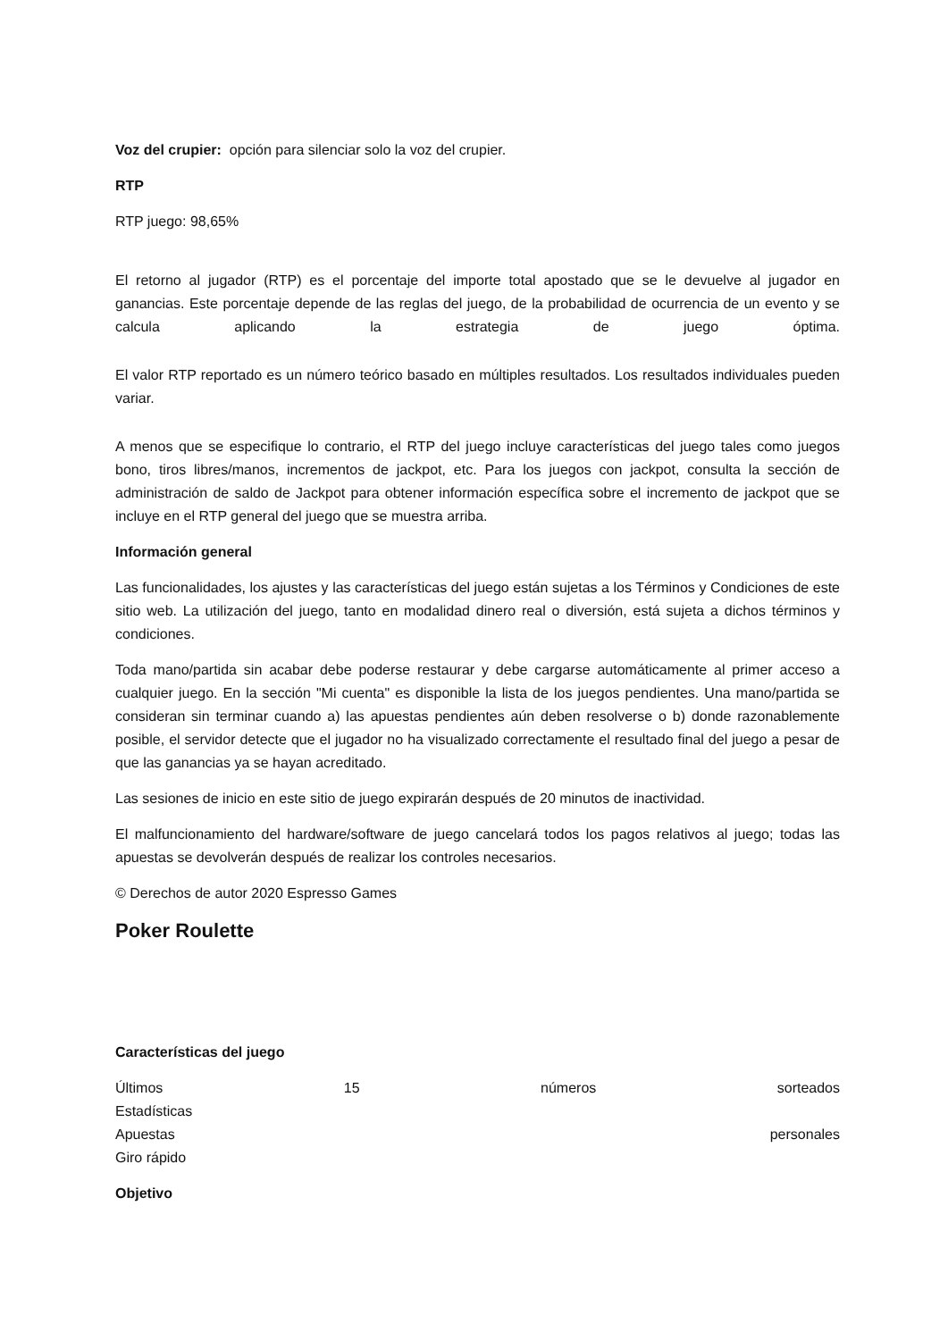Voz del crupier: opción para silenciar solo la voz del crupier.
RTP
RTP juego: 98,65%
El retorno al jugador (RTP) es el porcentaje del importe total apostado que se le devuelve al jugador en ganancias. Este porcentaje depende de las reglas del juego, de la probabilidad de ocurrencia de un evento y se calcula aplicando la estrategia de juego óptima.
El valor RTP reportado es un número teórico basado en múltiples resultados. Los resultados individuales pueden variar.
A menos que se especifique lo contrario, el RTP del juego incluye características del juego tales como juegos bono, tiros libres/manos, incrementos de jackpot, etc. Para los juegos con jackpot, consulta la sección de administración de saldo de Jackpot para obtener información específica sobre el incremento de jackpot que se incluye en el RTP general del juego que se muestra arriba.
Información general
Las funcionalidades, los ajustes y las características del juego están sujetas a los Términos y Condiciones de este sitio web. La utilización del juego, tanto en modalidad dinero real o diversión, está sujeta a dichos términos y condiciones.
Toda mano/partida sin acabar debe poderse restaurar y debe cargarse automáticamente al primer acceso a cualquier juego. En la sección "Mi cuenta" es disponible la lista de los juegos pendientes. Una mano/partida se consideran sin terminar cuando a) las apuestas pendientes aún deben resolverse o b) donde razonablemente posible, el servidor detecte que el jugador no ha visualizado correctamente el resultado final del juego a pesar de que las ganancias ya se hayan acreditado.
Las sesiones de inicio en este sitio de juego expirarán después de 20 minutos de inactividad.
El malfuncionamiento del hardware/software de juego cancelará todos los pagos relativos al juego; todas las apuestas se devolverán después de realizar los controles necesarios.
© Derechos de autor 2020 Espresso Games
Poker Roulette
Características del juego
Últimos 15 números sorteados
Estadísticas
Apuestas personales
Giro rápido
Objetivo